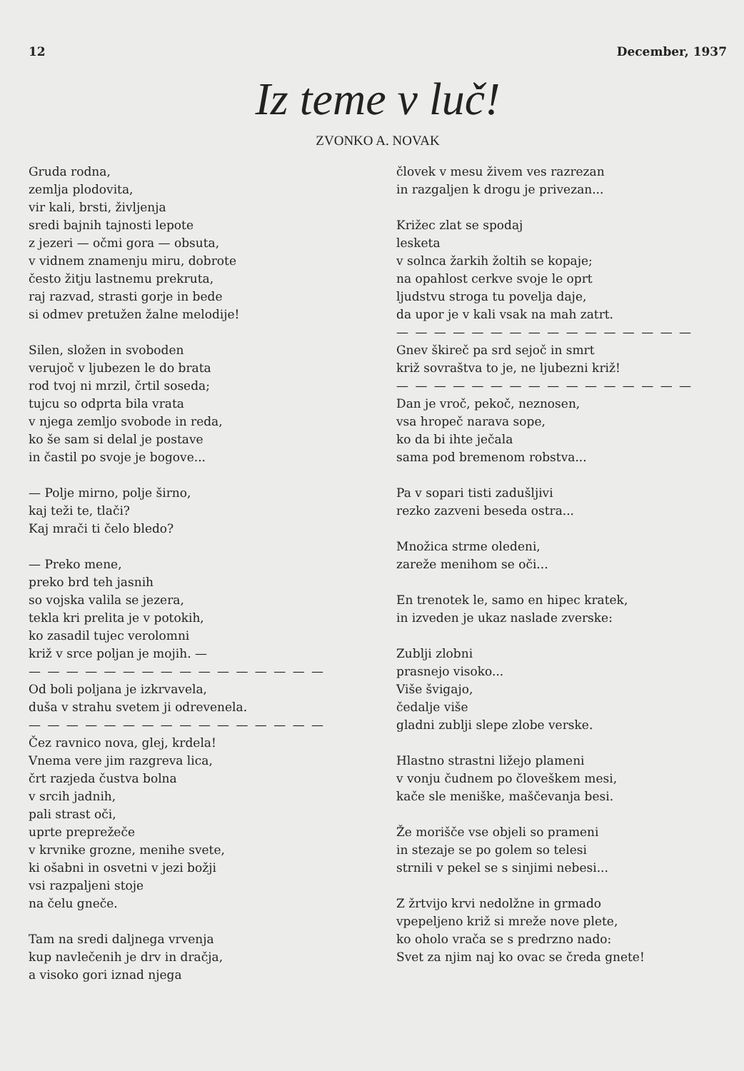12 December, 1937
Iz teme v luč!
ZVONKO A. NOVAK
Gruda rodna,
zemlja plodovita,
vir kali, brsti, življenja
sredi bajnih tajnosti lepote
z jezeri — očmi gora — obsuta,
v vidnem znamenju miru, dobrote
često žitju lastnemu prekruta,
raj razvad, strasti gorje in bede
si odmev pretužen žalne melodije!
Silen, složen in svoboden
verujoč v ljubezen le do brata
rod tvoj ni mrzil, črtil soseda;
tujcu so odprta bila vrata
v njega zemljo svobode in reda,
ko še sam si delal je postave
in častil po svoje je bogove...
— Polje mirno, polje širno,
kaj teži te, tlači?
Kaj mrači ti čelo bledo?
— Preko mene,
preko brd teh jasnih
so vojska valila se jezera,
tekla kri prelita je v potokih,
ko zasadil tujec verolomni
križ v srce poljan je mojih. —
— — — — — — — — — — — — — — — —
Od boli poljana je izkrvavela,
duša v strahu svetem ji odrevenela.
— — — — — — — — — — — — — — — —
Čez ravnico nova, glej, krdela!
Vnema vere jim razgreva lica,
črt razjeda čustva bolna
v srcih jadnih,
pali strast oči,
uprte preprežeče
v krvnike grozne, menihe svete,
ki ošabni in osvetni v jezi božji
vsi razpaljeni stoje
na čelu gneče.
Tam na sredi daljnega vrvenja
kup navlečenih je drv in dračja,
a visoko gori iznad njega
človek v mesu živem ves razrezan
in razgaljen k drogu je privezan...
Križec zlat se spodaj
lesketa
v solnca žarkih žoltih se kopaje;
na opahlost cerkve svoje le oprt
ljudstvu stroga tu povelja daje,
da upor je v kali vsak na mah zatrt.
— — — — — — — — — — — — — — — —
Gnev škireč pa srd sejoč in smrt
križ sovraštva to je, ne ljubezni križ!
— — — — — — — — — — — — — — — —
Dan je vroč, pekoč, neznosen,
vsa hropeč narava sope,
ko da bi ihte ječala
sama pod bremenom robstva...
Pa v sopari tisti zadušljivi
rezko zazveni beseda ostra...
Množica strme oledeni,
zareže menihom se oči...
En trenotek le, samo en hipec kratek,
in izveden je ukaz naslade zverske:
Zublji zlobni
prasnejo visoko...
Više švigajo,
čedalje više
gladni zublji slepe zlobe verske.
Hlastno strastni ližejo plameni
v vonju čudnem po človeškem mesi,
kače sle meniške, maščevanja besi.
Že morišče vse objeli so prameni
in stezaje se po golem so telesi
strnili v pekel se s sinjimi nebesi...
Z žrtvijo krvi nedolžne in grmado
vpepeljeno križ si mreže nove plete,
ko oholo vrača se s predrzno nado:
Svet za njim naj ko ovac se čreda gnete!